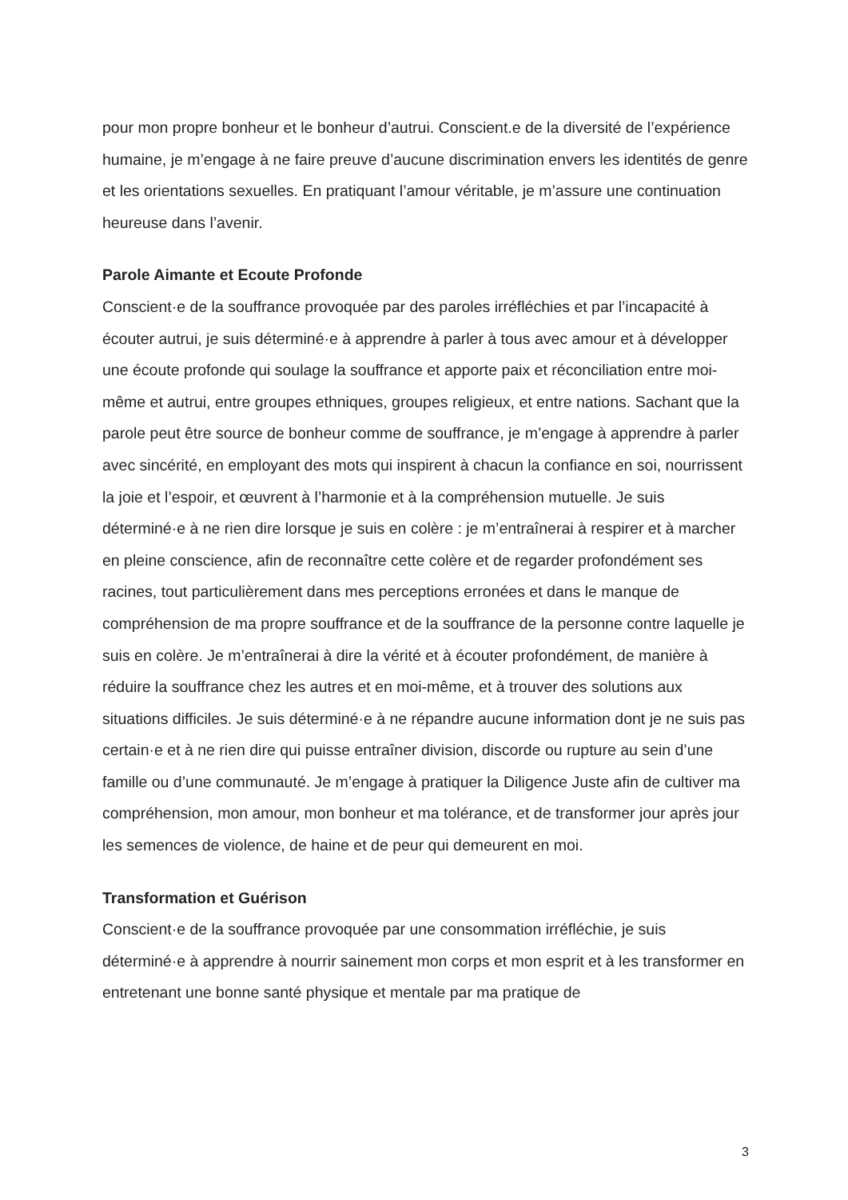pour mon propre bonheur et le bonheur d’autrui. Conscient.e de la diversité de l’expérience humaine, je m’engage à ne faire preuve d’aucune discrimination envers les identités de genre et les orientations sexuelles. En pratiquant l’amour véritable, je m’assure une continuation heureuse dans l’avenir.
Parole Aimante et Ecoute Profonde
Conscient·e de la souffrance provoquée par des paroles irréfléchies et par l’incapacité à écouter autrui, je suis déterminé·e à apprendre à parler à tous avec amour et à développer une écoute profonde qui soulage la souffrance et apporte paix et réconciliation entre moi-même et autrui, entre groupes ethniques, groupes religieux, et entre nations. Sachant que la parole peut être source de bonheur comme de souffrance, je m’engage à apprendre à parler avec sincérité, en employant des mots qui inspirent à chacun la confiance en soi, nourrissent la joie et l’espoir, et œuvrent à l’harmonie et à la compréhension mutuelle. Je suis déterminé·e à ne rien dire lorsque je suis en colère : je m’entraînerai à respirer et à marcher en pleine conscience, afin de reconnaître cette colère et de regarder profondément ses racines, tout particulièrement dans mes perceptions erronées et dans le manque de compréhension de ma propre souffrance et de la souffrance de la personne contre laquelle je suis en colère. Je m’entraînerai à dire la vérité et à écouter profondément, de manière à réduire la souffrance chez les autres et en moi-même, et à trouver des solutions aux situations difficiles. Je suis déterminé·e à ne répandre aucune information dont je ne suis pas certain·e et à ne rien dire qui puisse entraîner division, discorde ou rupture au sein d’une famille ou d’une communauté. Je m’engage à pratiquer la Diligence Juste afin de cultiver ma compréhension, mon amour, mon bonheur et ma tolérance, et de transformer jour après jour les semences de violence, de haine et de peur qui demeurent en moi.
Transformation et Guérison
Conscient·e de la souffrance provoquée par une consommation irréfléchie, je suis déterminé·e à apprendre à nourrir sainement mon corps et mon esprit et à les transformer en entretenant une bonne santé physique et mentale par ma pratique de
3